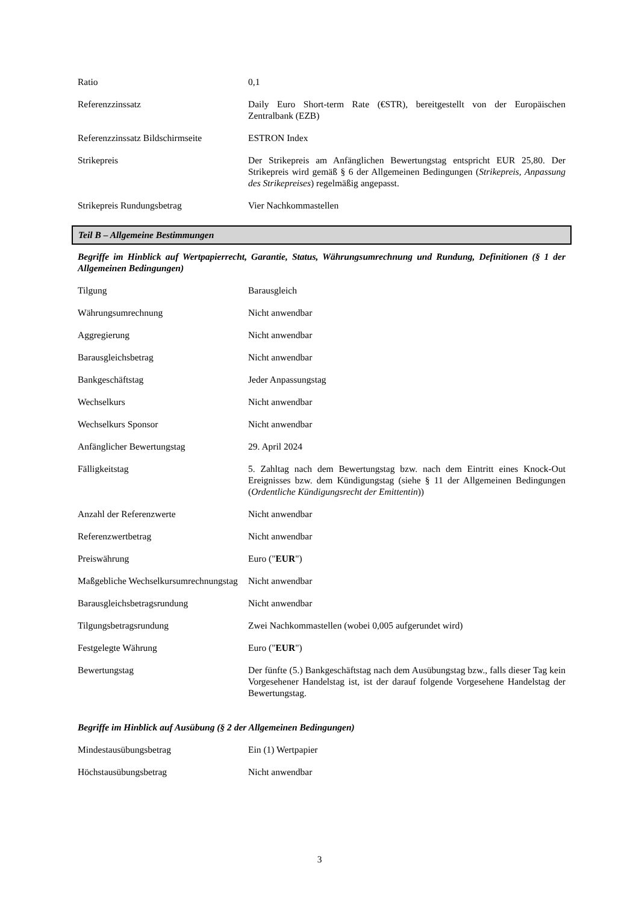Ratio 0,1
Referenzzinssatz Daily Euro Short-term Rate (€STR), bereitgestellt von der Europäischen Zentralbank (EZB)
Referenzzinssatz Bildschirmseite
ESTRON Index
Strikepreis Der Strikepreis am Anfänglichen Bewertungstag entspricht EUR 25,80. Der Strikepreis wird gemäß § 6 der Allgemeinen Bedingungen (Strikepreis, Anpassung des Strikepreises) regelmäßig angepasst.
Strikepreis Rundungsbetrag Vier Nachkommastellen
Teil B – Allgemeine Bestimmungen
Begriffe im Hinblick auf Wertpapierrecht, Garantie, Status, Währungsumrechnung und Rundung, Definitionen (§ 1 der Allgemeinen Bedingungen)
Tilgung Barausgleich
Währungsumrechnung Nicht anwendbar
Aggregierung Nicht anwendbar
Barausgleichsbetrag Nicht anwendbar
Bankgeschäftstag Jeder Anpassungstag
Wechselkurs Nicht anwendbar
Wechselkurs Sponsor Nicht anwendbar
Anfänglicher Bewertungstag 29. April 2024
Fälligkeitstag 5. Zahltag nach dem Bewertungstag bzw. nach dem Eintritt eines Knock-Out Ereignisses bzw. dem Kündigungstag (siehe § 11 der Allgemeinen Bedingungen (Ordentliche Kündigungsrecht der Emittentin))
Anzahl der Referenzwerte Nicht anwendbar
Referenzwertbetrag Nicht anwendbar
Preiswährung Euro ("EUR")
Maßgebliche Wechselkursumrechnungstag
Nicht anwendbar
Barausgleichsbetragsrundung Nicht anwendbar
Tilgungsbetragsrundung Zwei Nachkommastellen (wobei 0,005 aufgerundet wird)
Festgelegte Währung Euro ("EUR")
Bewertungstag Der fünfte (5.) Bankgeschäftstag nach dem Ausübungstag bzw., falls dieser Tag kein Vorgesehener Handelstag ist, ist der darauf folgende Vorgesehene Handelstag der Bewertungstag.
Begriffe im Hinblick auf Ausübung (§ 2 der Allgemeinen Bedingungen)
Mindestausübungsbetrag Ein (1) Wertpapier
Höchstausübungsbetrag Nicht anwendbar
3